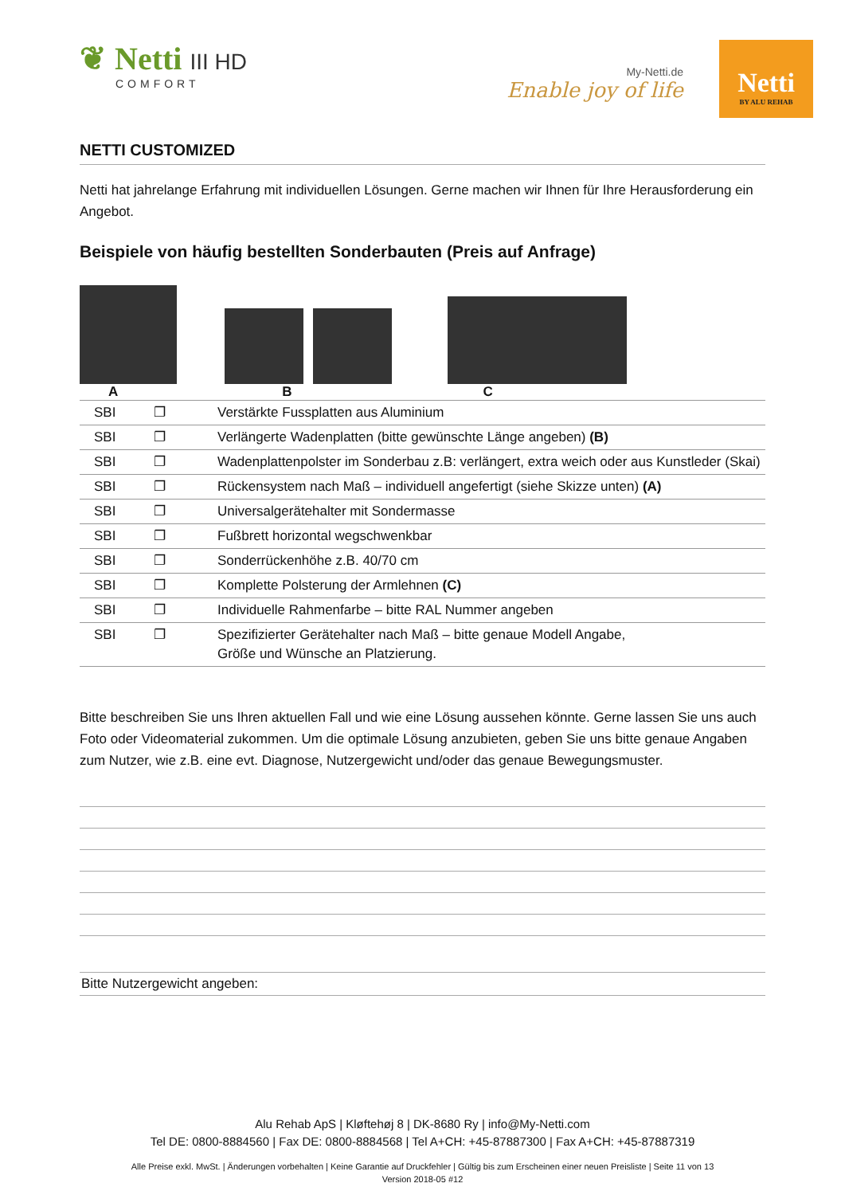❦ Netti III HD
COMFORT
My-Netti.de
Enable joy of life
Netti
BY ALU REHAB
NETTI CUSTOMIZED
Netti hat jahrelange Erfahrung mit individuellen Lösungen. Gerne machen wir Ihnen für Ihre Herausforderung ein Angebot.
Beispiele von häufig bestellten Sonderbauten (Preis auf Anfrage)
A B C
| SBI | ❐ | Verstärkte Fussplatten aus Aluminium |
| SBI | ❐ | Verlängerte Wadenplatten (bitte gewünschte Länge angeben) (B) |
| SBI | ❐ | Wadenplattenpolster im Sonderbau z.B: verlängert, extra weich oder aus Kunstleder (Skai) |
| SBI | ❐ | Rückensystem nach Maß – individuell angefertigt (siehe Skizze unten) (A) |
| SBI | ❐ | Universalgerätehalter mit Sondermasse |
| SBI | ❐ | Fußbrett horizontal wegschwenkbar |
| SBI | ❐ | Sonderrückenhöhe z.B. 40/70 cm |
| SBI | ❐ | Komplette Polsterung der Armlehnen (C) |
| SBI | ❐ | Individuelle Rahmenfarbe – bitte RAL Nummer angeben |
| SBI | ❐ | Spezifizierter Gerätehalter nach Maß – bitte genaue Modell Angabe, Größe und Wünsche an Platzierung. |
Bitte beschreiben Sie uns Ihren aktuellen Fall und wie eine Lösung aussehen könnte. Gerne lassen Sie uns auch Foto oder Videomaterial zukommen. Um die optimale Lösung anzubieten, geben Sie uns bitte genaue Angaben zum Nutzer, wie z.B. eine evt. Diagnose, Nutzergewicht und/oder das genaue Bewegungsmuster.
Bitte Nutzergewicht angeben:
Alu Rehab ApS | Kløftehøj 8 | DK-8680 Ry | info@My-Netti.com
Tel DE: 0800-8884560 | Fax DE: 0800-8884568 | Tel A+CH: +45-87887300 | Fax A+CH: +45-87887319
Alle Preise exkl. MwSt. | Änderungen vorbehalten | Keine Garantie auf Druckfehler | Gültig bis zum Erscheinen einer neuen Preisliste | Seite 11 von 13
Version 2018-05 #12